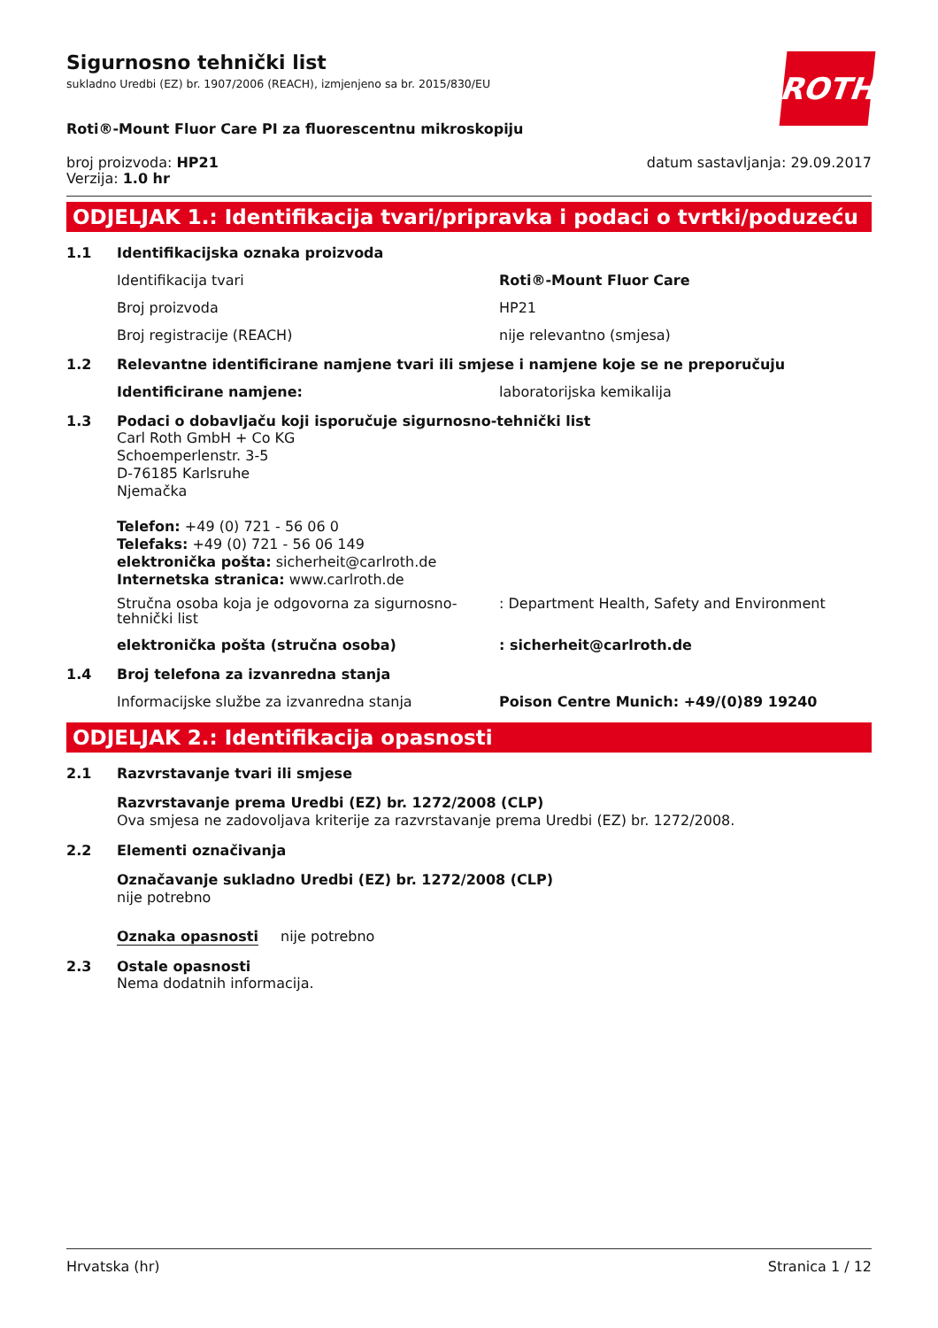Sigurnosno tehnički list
sukladno Uredbi (EZ) br. 1907/2006 (REACH), izmjenjeno sa br. 2015/830/EU
ROTH
Roti®-Mount Fluor Care PI za fluorescentnu mikroskopiju
broj proizvoda: HP21
Verzija: 1.0 hr
datum sastavljanja: 29.09.2017
ODJELJAK 1.: Identifikacija tvari/pripravka i podaci o tvrtki/poduzeću
1.1 Identifikacijska oznaka proizvoda
Identifikacija tvari Roti®-Mount Fluor Care
Broj proizvoda HP21
Broj registracije (REACH) nije relevantno (smjesa)
1.2 Relevantne identificirane namjene tvari ili smjese i namjene koje se ne preporučuju
Identificirane namjene: laboratorijska kemikalija
1.3 Podaci o dobavljaču koji isporučuje sigurnosno-tehnički list
Carl Roth GmbH + Co KG
Schoemperlenstr. 3-5
D-76185 Karlsruhe
Njemačka
Telefon: +49 (0) 721 - 56 06 0
Telefaks: +49 (0) 721 - 56 06 149
elektronička pošta: sicherheit@carlroth.de
Internetska stranica: www.carlroth.de
Stručna osoba koja je odgovorna za sigurnosno-tehnički list: Department Health, Safety and Environment
elektronička pošta (stručna osoba): sicherheit@carlroth.de
1.4 Broj telefona za izvanredna stanja
Informacijske službe za izvanredna stanja Poison Centre Munich: +49/(0)89 19240
ODJELJAK 2.: Identifikacija opasnosti
2.1 Razvrstavanje tvari ili smjese
Razvrstavanje prema Uredbi (EZ) br. 1272/2008 (CLP)
Ova smjesa ne zadovoljava kriterije za razvrstavanje prema Uredbi (EZ) br. 1272/2008.
2.2 Elementi označivanja
Označavanje sukladno Uredbi (EZ) br. 1272/2008 (CLP)
nije potrebno
Oznaka opasnosti nije potrebno
2.3 Ostale opasnosti
Nema dodatnih informacija.
Hrvatska (hr) Stranica 1 / 12